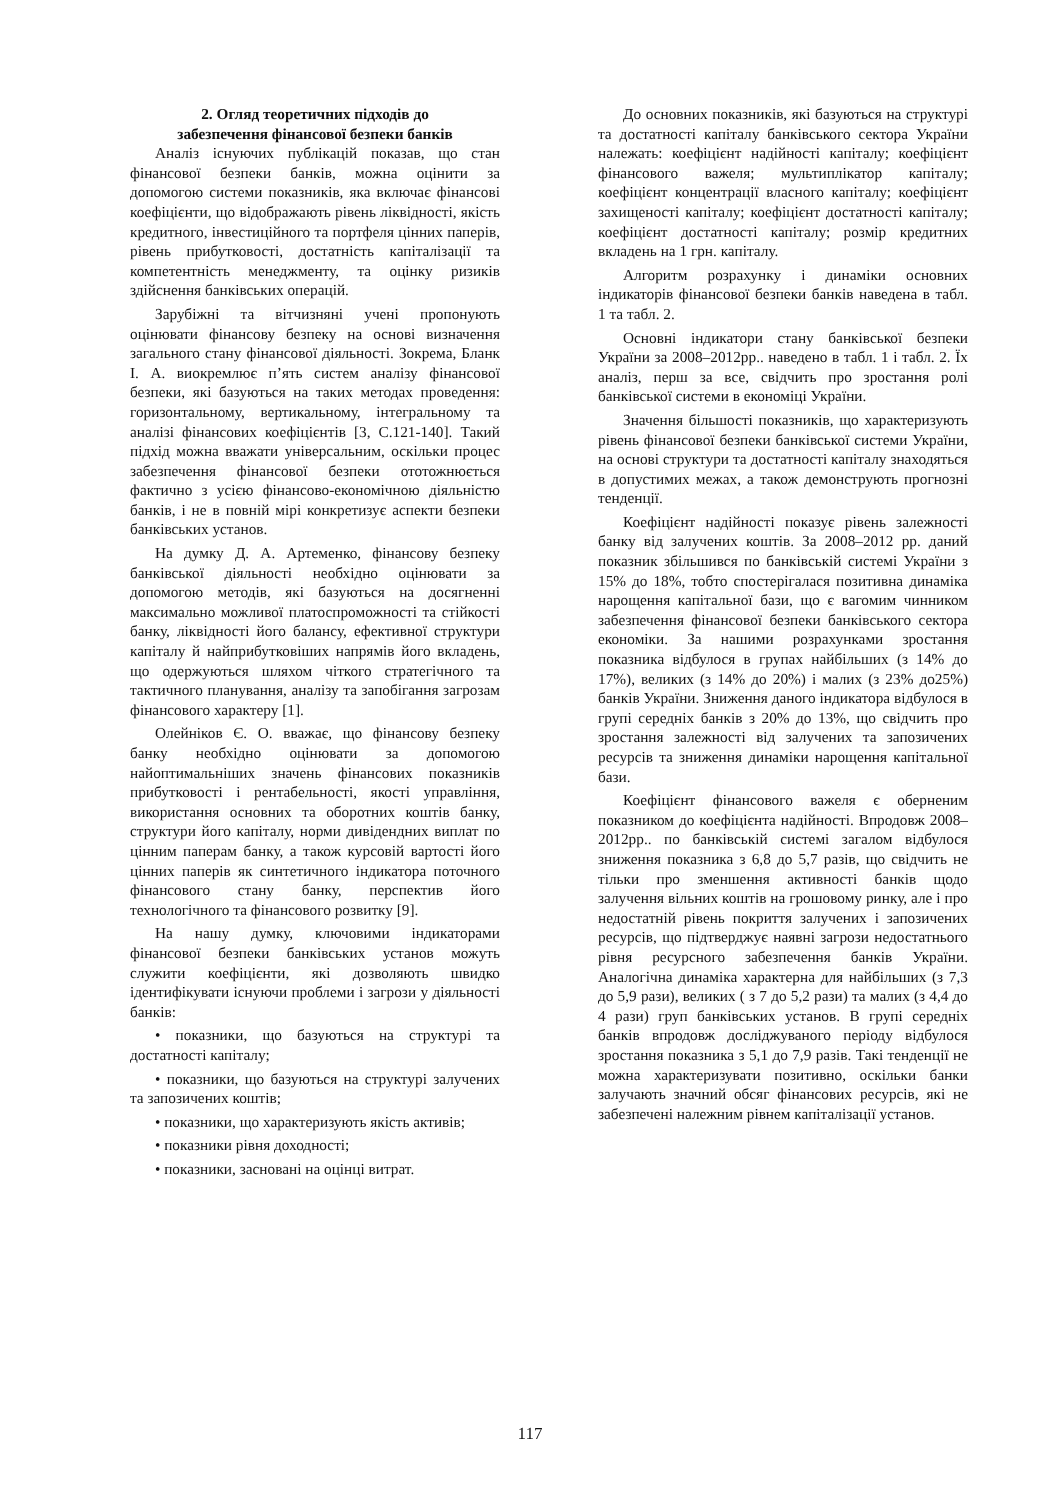2. Огляд теоретичних підходів до
забезпечення фінансової безпеки банків
Аналіз існуючих публікацій показав, що стан фінансової безпеки банків, можна оцінити за допомогою системи показників, яка включає фінансові коефіцієнти, що відображають рівень ліквідності, якість кредитного, інвестиційного та портфеля цінних паперів, рівень прибутковості, достатність капіталізації та компетентність менеджменту, та оцінку ризиків здійснення банківських операцій.
Зарубіжні та вітчизняні учені пропонують оцінювати фінансову безпеку на основі визначення загального стану фінансової діяльності. Зокрема, Бланк І. А. виокремлює п’ять систем аналізу фінансової безпеки, які базуються на таких методах проведення: горизонтальному, вертикальному, інтегральному та аналізі фінансових коефіцієнтів [3, С.121-140]. Такий підхід можна вважати універсальним, оскільки процес забезпечення фінансової безпеки ототожнюється фактично з усією фінансово-економічною діяльністю банків, і не в повній мірі конкретизує аспекти безпеки банківських установ.
На думку Д. А. Артеменко, фінансову безпеку банківської діяльності необхідно оцінювати за допомогою методів, які базуються на досягненні максимально можливої платоспроможності та стійкості банку, ліквідності його балансу, ефективної структури капіталу й найприбутковіших напрямів його вкладень, що одержуються шляхом чіткого стратегічного та тактичного планування, аналізу та запобігання загрозам фінансового характеру [1].
Олейніков Є. О. вважає, що фінансову безпеку банку необхідно оцінювати за допомогою найоптимальніших значень фінансових показників прибутковості і рентабельності, якості управління, використання основних та оборотних коштів банку, структури його капіталу, норми дивідендних виплат по цінним паперам банку, а також курсовій вартості його цінних паперів як синтетичного індикатора поточного фінансового стану банку, перспектив його технологічного та фінансового розвитку [9].
На нашу думку, ключовими індикаторами фінансової безпеки банківських установ можуть служити коефіцієнти, які дозволяють швидко ідентифікувати існуючи проблеми і загрози у діяльності банків:
• показники, що базуються на структурі та достатності капіталу;
• показники, що базуються на структурі залучених та запозичених коштів;
• показники, що характеризують якість активів;
• показники рівня доходності;
• показники, засновані на оцінці витрат.
До основних показників, які базуються на структурі та достатності капіталу банківського сектора України належать: коефіцієнт надійності капіталу; коефіцієнт фінансового важеля; мультиплікатор капіталу; коефіцієнт концентрації власного капіталу; коефіцієнт захищеності капіталу; коефіцієнт достатності капіталу; коефіцієнт достатності капіталу; розмір кредитних вкладень на 1 грн. капіталу.
Алгоритм розрахунку і динаміки основних індикаторів фінансової безпеки банків наведена в табл. 1 та табл. 2.
Основні індикатори стану банківської безпеки України за 2008–2012рр.. наведено в табл. 1 і табл. 2. Їх аналіз, перш за все, свідчить про зростання ролі банківської системи в економіці України.
Значення більшості показників, що характеризують рівень фінансової безпеки банківської системи України, на основі структури та достатності капіталу знаходяться в допустимих межах, а також демонструють прогнозні тенденції.
Коефіцієнт надійності показує рівень залежності банку від залучених коштів. За 2008–2012 рр. даний показник збільшився по банківській системі України з 15% до 18%, тобто спостерігалася позитивна динаміка нарощення капітальної бази, що є вагомим чинником забезпечення фінансової безпеки банківського сектора економіки. За нашими розрахунками зростання показника відбулося в групах найбільших (з 14% до 17%), великих (з 14% до 20%) і малих (з 23% до25%) банків України. Зниження даного індикатора відбулося в групі середніх банків з 20% до 13%, що свідчить про зростання залежності від залучених та запозичених ресурсів та зниження динаміки нарощення капітальної бази.
Коефіцієнт фінансового важеля є оберненим показником до коефіцієнта надійності. Впродовж 2008–2012рр.. по банківській системі загалом відбулося зниження показника з 6,8 до 5,7 разів, що свідчить не тільки про зменшення активності банків щодо залучення вільних коштів на грошовому ринку, але і про недостатній рівень покриття залучених і запозичених ресурсів, що підтверджує наявні загрози недостатнього рівня ресурсного забезпечення банків України. Аналогічна динаміка характерна для найбільших (з 7,3 до 5,9 рази), великих ( з 7 до 5,2 рази) та малих (з 4,4 до 4 рази) груп банківських установ. В групі середніх банків впродовж досліджуваного періоду відбулося зростання показника з 5,1 до 7,9 разів. Такі тенденції не можна характеризувати позитивно, оскільки банки залучають значний обсяг фінансових ресурсів, які не забезпечені належним рівнем капіталізації установ.
117